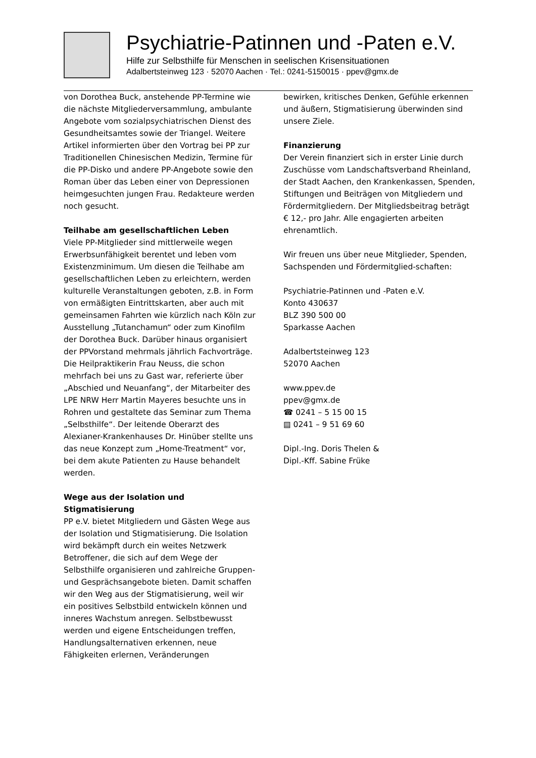Psychiatrie-Patinnen und -Paten e.V.
Hilfe zur Selbsthilfe für Menschen in seelischen Krisensituationen
Adalbertsteinweg 123 · 52070 Aachen · Tel.: 0241-5150015 · ppev@gmx.de
von Dorothea Buck, anstehende PP-Termine wie die nächste Mitgliederversammlung, ambulante Angebote vom sozialpsychiatrischen Dienst des Gesundheitsamtes sowie der Triangel. Weitere Artikel informierten über den Vortrag bei PP zur Traditionellen Chinesischen Medizin, Termine für die PP-Disko und andere PP-Angebote sowie den Roman über das Leben einer von Depressionen heimgesuchten jungen Frau. Redakteure werden noch gesucht.
Teilhabe am gesellschaftlichen Leben
Viele PP-Mitglieder sind mittlerweile wegen Erwerbsunfähigkeit berentet und leben vom Existenzminimum. Um diesen die Teilhabe am gesellschaftlichen Leben zu erleichtern, werden kulturelle Veranstaltungen geboten, z.B. in Form von ermäßigten Eintrittskarten, aber auch mit gemeinsamen Fahrten wie kürzlich nach Köln zur Ausstellung „Tutanchamun“ oder zum Kinofilm der Dorothea Buck. Darüber hinaus organisiert der PPVorstand mehrmals jährlich Fachvorträge. Die Heilpraktikerin Frau Neuss, die schon mehrfach bei uns zu Gast war, referierte über „Abschied und Neuanfang“, der Mitarbeiter des LPE NRW Herr Martin Mayeres besuchte uns in Rohren und gestaltete das Seminar zum Thema „Selbsthilfe“. Der leitende Oberarzt des Alexianer-Krankenhauses Dr. Hinüber stellte uns das neue Konzept zum „Home-Treatment“ vor, bei dem akute Patienten zu Hause behandelt werden.
Wege aus der Isolation und Stigmatisierung
PP e.V. bietet Mitgliedern und Gästen Wege aus der Isolation und Stigmatisierung. Die Isolation wird bekämpft durch ein weites Netzwerk Betroffener, die sich auf dem Wege der Selbsthilfe organisieren und zahlreiche Gruppen- und Gesprächsangebote bieten. Damit schaffen wir den Weg aus der Stigmatisierung, weil wir ein positives Selbstbild entwickeln können und inneres Wachstum anregen. Selbstbewusst werden und eigene Entscheidungen treffen, Handlungsalternativen erkennen, neue Fähigkeiten erlernen, Veränderungen
bewirken, kritisches Denken, Gefühle erkennen und äußern, Stigmatisierung überwinden sind unsere Ziele.
Finanzierung
Der Verein finanziert sich in erster Linie durch Zuschüsse vom Landschaftsverband Rheinland, der Stadt Aachen, den Krankenkassen, Spenden, Stiftungen und Beiträgen von Mitgliedern und Fördermitgliedern. Der Mitgliedsbeitrag beträgt € 12,- pro Jahr. Alle engagierten arbeiten ehrenamtlich.
Wir freuen uns über neue Mitglieder, Spenden, Sachspenden und Fördermitglied-schaften:
Psychiatrie-Patinnen und -Paten e.V.
Konto 430637
BLZ 390 500 00
Sparkasse Aachen
Adalbertsteinweg 123
52070 Aachen
www.ppev.de
ppev@gmx.de
☎ 0241 – 5 15 00 15
▤ 0241 – 9 51 69 60
Dipl.-Ing. Doris Thelen &
Dipl.-Kff. Sabine Früke